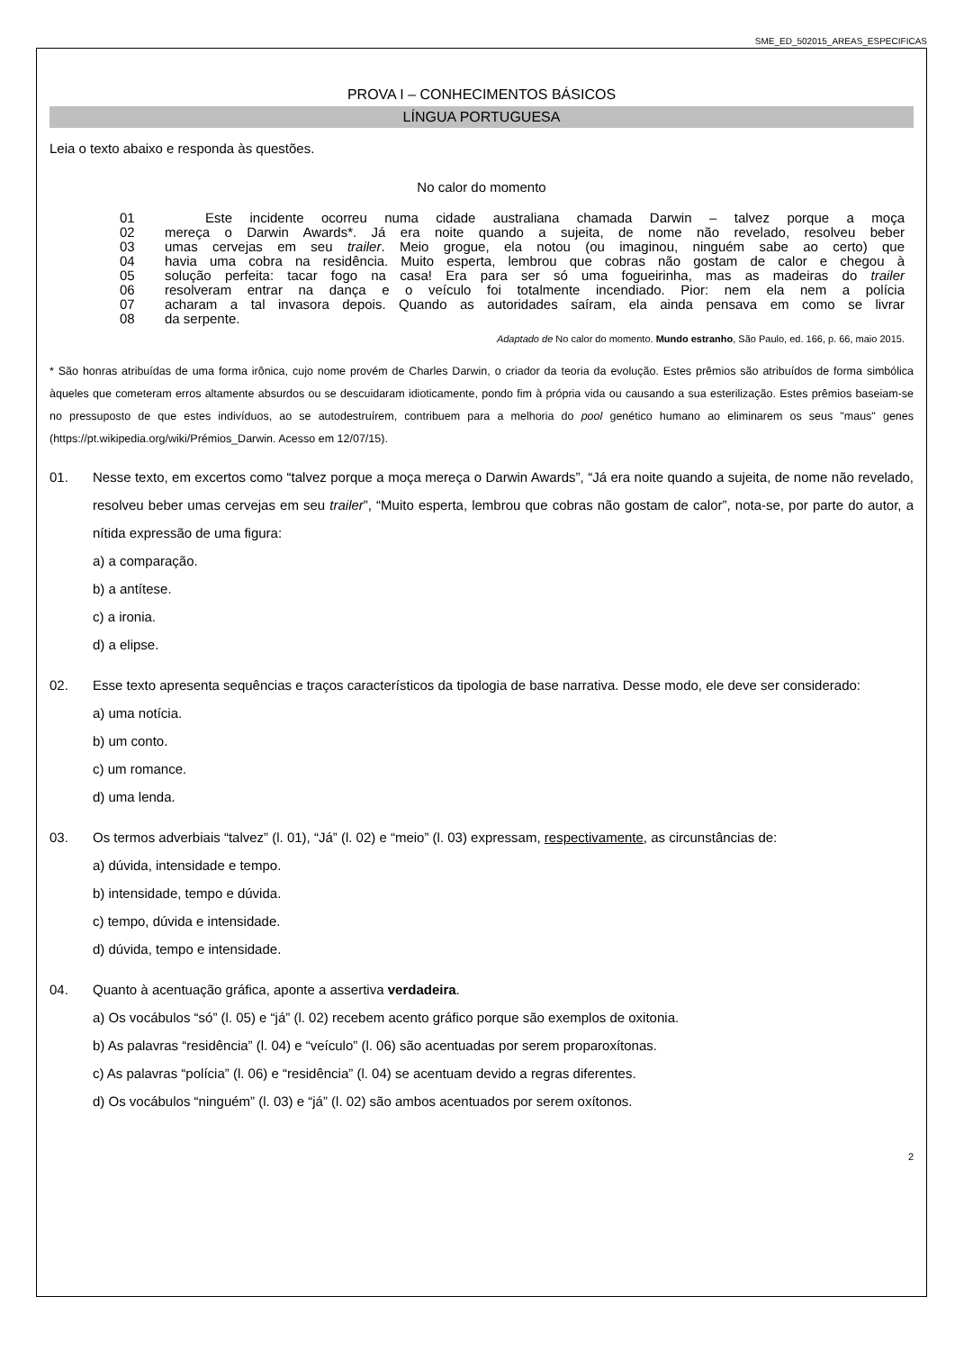SME_ED_502015_AREAS_ESPECIFICAS
PROVA I – CONHECIMENTOS BÁSICOS
LÍNGUA PORTUGUESA
Leia o texto abaixo e responda às questões.
No calor do momento
01   Este incidente ocorreu numa cidade australiana chamada Darwin – talvez porque a moça
02 mereça o Darwin Awards*. Já era noite quando a sujeita, de nome não revelado, resolveu beber
03 umas cervejas em seu trailer. Meio grogue, ela notou (ou imaginou, ninguém sabe ao certo) que
04 havia uma cobra na residência. Muito esperta, lembrou que cobras não gostam de calor e chegou à
05 solução perfeita: tacar fogo na casa! Era para ser só uma fogueirinha, mas as madeiras do trailer
06 resolveram entrar na dança e o veículo foi totalmente incendiado. Pior: nem ela nem a polícia
07 acharam a tal invasora depois. Quando as autoridades saíram, ela ainda pensava em como se livrar
08 da serpente.
Adaptado de No calor do momento. Mundo estranho, São Paulo, ed. 166, p. 66, maio 2015.
* São honras atribuídas de uma forma irônica, cujo nome provém de Charles Darwin, o criador da teoria da evolução. Estes prêmios são atribuídos de forma simbólica àqueles que cometeram erros altamente absurdos ou se descuidaram idioticamente, pondo fim à própria vida ou causando a sua esterilização. Estes prêmios baseiam-se no pressuposto de que estes indivíduos, ao se autodestruírem, contribuem para a melhoria do pool genético humano ao eliminarem os seus "maus" genes (https://pt.wikipedia.org/wiki/Prémios_Darwin. Acesso em 12/07/15).
01. Nesse texto, em excertos como “talvez porque a moça mereça o Darwin Awards”, “Já era noite quando a sujeita, de nome não revelado, resolveu beber umas cervejas em seu trailer”, “Muito esperta, lembrou que cobras não gostam de calor”, nota-se, por parte do autor, a nítida expressão de uma figura:
a) a comparação.
b) a antítese.
c) a ironia.
d) a elipse.
02. Esse texto apresenta sequências e traços característicos da tipologia de base narrativa. Desse modo, ele deve ser considerado:
a) uma notícia.
b) um conto.
c) um romance.
d) uma lenda.
03. Os termos adverbiais “talvez” (l. 01), “Já” (l. 02) e “meio” (l. 03) expressam, respectivamente, as circunstâncias de:
a) dúvida, intensidade e tempo.
b) intensidade, tempo e dúvida.
c) tempo, dúvida e intensidade.
d) dúvida, tempo e intensidade.
04. Quanto à acentuação gráfica, aponte a assertiva verdadeira.
a) Os vocábulos “só” (l. 05) e “já” (l. 02) recebem acento gráfico porque são exemplos de oxitonia.
b) As palavras “residência” (l. 04) e “veículo” (l. 06) são acentuadas por serem proparoxítonas.
c) As palavras “polícia” (l. 06) e “residência” (l. 04) se acentuam devido a regras diferentes.
d) Os vocábulos “ninguém” (l. 03) e “já” (l. 02) são ambos acentuados por serem oxítonos.
2